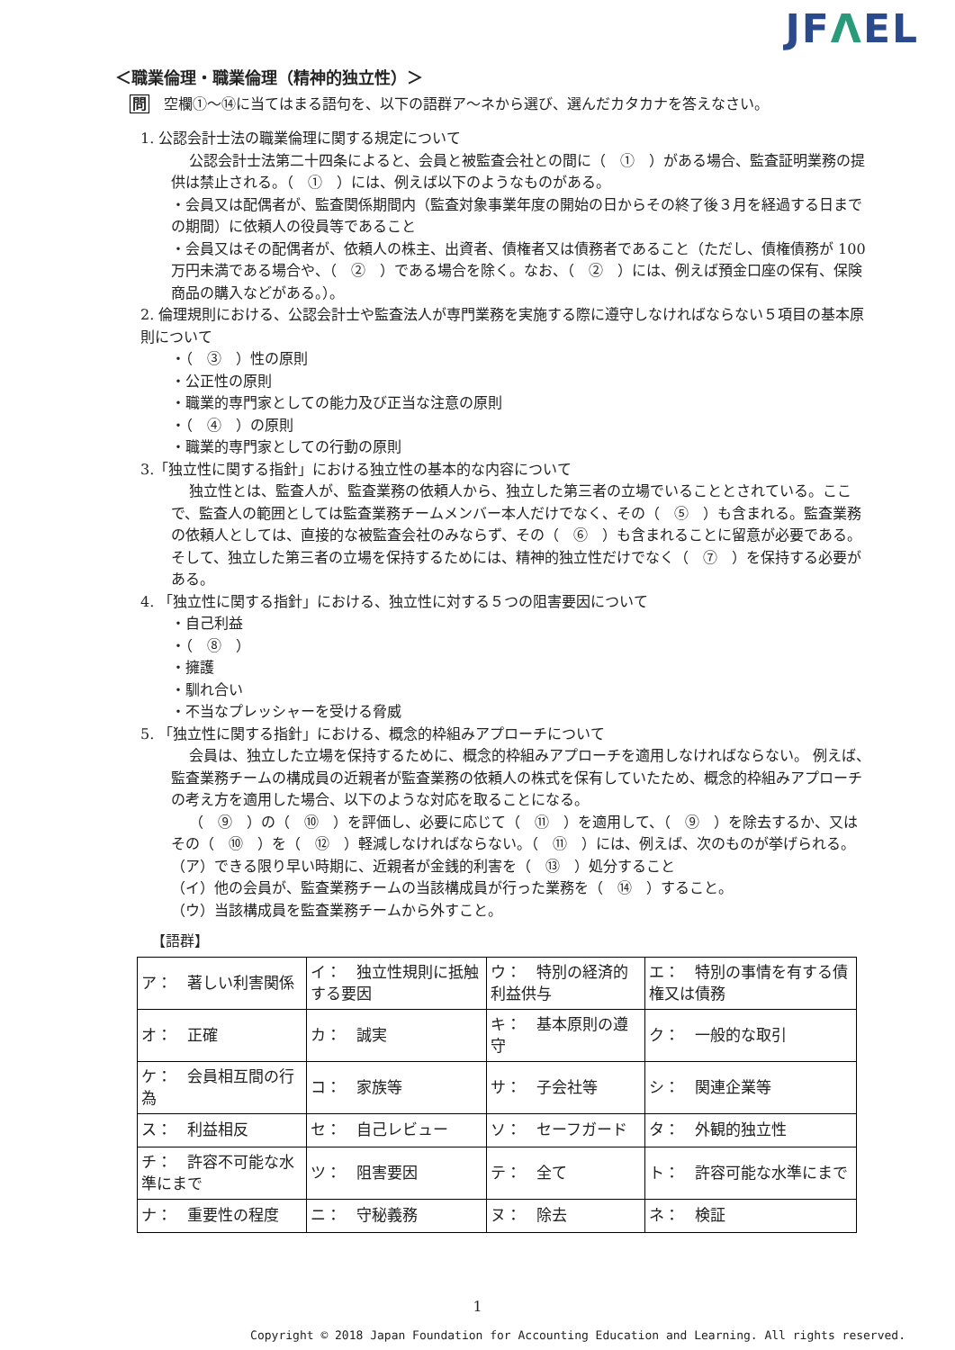JFΛEL
＜職業倫理・職業倫理（精神的独立性）＞
問　空欄①～⑭に当てはまる語句を、以下の語群ア～ネから選び、選んだカタカナを答えなさい。
1. 公認会計士法の職業倫理に関する規定について
公認会計士法第二十四条によると、会員と被監査会社との間に（　①　）がある場合、監査証明業務の提供は禁止される。（　①　）には、例えば以下のようなものがある。
・会員又は配偶者が、監査関係期間内（監査対象事業年度の開始の日からその終了後３月を経過する日までの期間）に依頼人の役員等であること
・会員又はその配偶者が、依頼人の株主、出資者、債権者又は債務者であること（ただし、債権債務が 100 万円未満である場合や、（　②　）である場合を除く。なお、（　②　）には、例えば預金口座の保有、保険商品の購入などがある。）。
2. 倫理規則における、公認会計士や監査法人が専門業務を実施する際に遵守しなければならない５項目の基本原則について
・（　③　）性の原則
・公正性の原則
・職業的専門家としての能力及び正当な注意の原則
・（　④　）の原則
・職業的専門家としての行動の原則
3.「独立性に関する指針」における独立性の基本的な内容について
独立性とは、監査人が、監査業務の依頼人から、独立した第三者の立場でいることとされている。ここで、監査人の範囲としては監査業務チームメンバー本人だけでなく、その（　⑤　）も含まれる。監査業務の依頼人としては、直接的な被監査会社のみならず、その（　⑥　）も含まれることに留意が必要である。そして、独立した第三者の立場を保持するためには、精神的独立性だけでなく（　⑦　）を保持する必要がある。
4. 「独立性に関する指針」における、独立性に対する５つの阻害要因について
・自己利益
・（　⑧　）
・擁護
・馴れ合い
・不当なプレッシャーを受ける脅威
5. 「独立性に関する指針」における、概念的枠組みアプローチについて
会員は、独立した立場を保持するために、概念的枠組みアプローチを適用しなければならない。 例えば、監査業務チームの構成員の近親者が監査業務の依頼人の株式を保有していたため、概念的枠組みアプローチの考え方を適用した場合、以下のような対応を取ることになる。
（　⑨　）の（　⑩　）を評価し、必要に応じて（　⑪　）を適用して、（　⑨　）を除去するか、又はその（　⑩　）を（　⑫　）軽減しなければならない。（　⑪　）には、例えば、次のものが挙げられる。
（ア）できる限り早い時期に、近親者が金銭的利害を（　⑬　）処分すること
（イ）他の会員が、監査業務チームの当該構成員が行った業務を（　⑭　）すること。
（ウ）当該構成員を監査業務チームから外すこと。
【語群】
| ア： 著しい利害関係 | イ： 独立性規則に抵触する要因 | ウ： 特別の経済的利益供与 | エ： 特別の事情を有する債権又は債務 |
| オ： 正確 | カ： 誠実 | キ： 基本原則の遵守 | ク： 一般的な取引 |
| ケ： 会員相互間の行為 | コ： 家族等 | サ： 子会社等 | シ： 関連企業等 |
| ス： 利益相反 | セ： 自己レビュー | ソ： セーフガード | タ： 外観的独立性 |
| チ： 許容不可能な水準にまで | ツ： 阻害要因 | テ： 全て | ト： 許容可能な水準にまで |
| ナ： 重要性の程度 | ニ： 守秘義務 | ヌ： 除去 | ネ： 検証 |
1
Copyright © 2018 Japan Foundation for Accounting Education and Learning. All rights reserved.